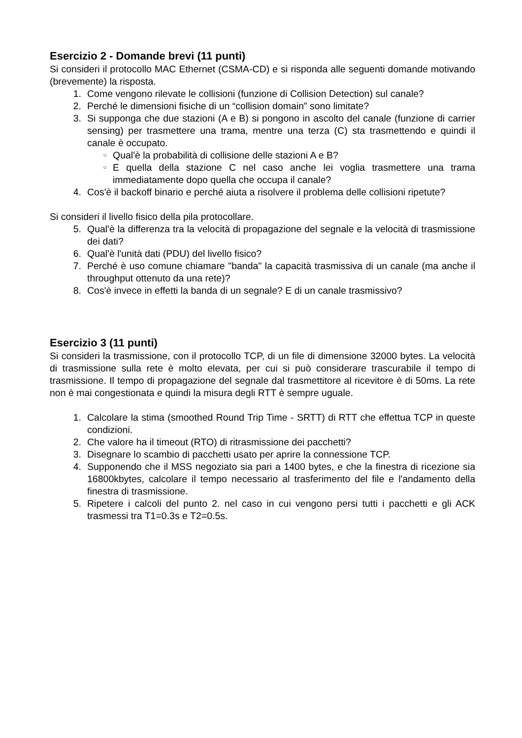Esercizio 2 - Domande brevi (11 punti)
Si consideri il protocollo MAC Ethernet (CSMA-CD) e si risponda alle seguenti domande motivando (brevemente) la risposta.
1. Come vengono rilevate le collisioni (funzione di Collision Detection) sul canale?
2. Perché le dimensioni fisiche di un “collision domain” sono limitate?
3. Si supponga che due stazioni (A e B) si pongono in ascolto del canale (funzione di carrier sensing) per trasmettere una trama, mentre una terza (C) sta trasmettendo e quindi il canale è occupato.
○ Qual'è la probabilità di collisione delle stazioni A e B?
○ E quella della stazione C nel caso anche lei voglia trasmettere una trama immediatamente dopo quella che occupa il canale?
4. Cos'è il backoff binario e perché aiuta a risolvere il problema delle collisioni ripetute?
Si consideri il livello fisico della pila protocollare.
5. Qual'è la differenza tra la velocità di propagazione del segnale e la velocità di trasmissione dei dati?
6. Qual'è l'unità dati (PDU) del livello fisico?
7. Perché è uso comune chiamare "banda" la capacità trasmissiva di un canale (ma anche il throughput ottenuto da una rete)?
8. Cos'è invece in effetti la banda di un segnale? E di un canale trasmissivo?
Esercizio 3 (11 punti)
Si consideri la trasmissione, con il protocollo TCP, di un file di dimensione 32000 bytes. La velocità di trasmissione sulla rete è molto elevata, per cui si può considerare trascurabile il tempo di trasmissione. Il tempo di propagazione del segnale dal trasmettitore al ricevitore è di 50ms. La rete non è mai congestionata e quindi la misura degli RTT è sempre uguale.
1. Calcolare la stima (smoothed Round Trip Time - SRTT) di RTT che effettua TCP in queste condizioni.
2. Che valore ha il timeout (RTO) di ritrasmissione dei pacchetti?
3. Disegnare lo scambio di pacchetti usato per aprire la connessione TCP.
4. Supponendo che il MSS negoziato sia pari a 1400 bytes, e che la finestra di ricezione sia 16800kbytes, calcolare il tempo necessario al trasferimento del file e l'andamento della finestra di trasmissione.
5. Ripetere i calcoli del punto 2. nel caso in cui vengono persi tutti i pacchetti e gli ACK trasmessi tra T1=0.3s e T2=0.5s.